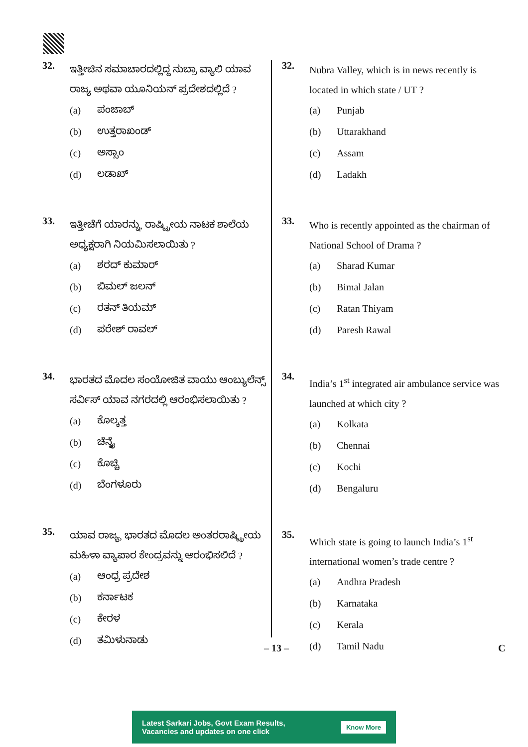32.
ಇತ್ತೀಚಿನ ಸಮಾಚಾರದಲ್ಲಿದ್ದ ನುಬ್ರಾ ವ್ಯಾಲಿ ಯಾವ ರಾಜ್ಯ ಅಥವಾ ಯೂನಿಯನ್ ಪ್ರದೇಶದಲ್ಲಿದೆ ?
(a) ಪಂಜಾಬ್
(b) ಉತ್ತರಾಖಂಡ್
(c) ಅಸ್ಸಾಂ
(d) ಲಡಾಖ್
33.
ಇತ್ತೀಚೆಗೆ ಯಾರನ್ನು, ರಾಷ್ಟ್ರೀಯ ನಾಟಕ ಶಾಲೆಯ ಅಧ್ಯಕ್ಷರಾಗಿ ನಿಯಮಿಸಲಾಯಿತು ?
(a) ಶರದ್ ಕುಮಾರ್
(b) ಬಿಮಲ್ ಜಲನ್
(c) ರತನ್ ತಿಯಮ್
(d) ಪರೇಶ್ ರಾವಲ್
34.
ಭಾರತದ ಮೊದಲ ಸಂಯೋಜಿತ ವಾಯು ಆಂಬ್ಯುಲೆನ್ಸ್ ಸರ್ವಿಸ್ ಯಾವ ನಗರದಲ್ಲಿ ಆರಂಭಿಸಲಾಯಿತು ?
(a) ಕೊಲ್ಕತ್ತ
(b) ಚೆನ್ನೈ
(c) ಕೊಚ್ಚಿ
(d) ಬೆಂಗಳೂರು
35.
ಯಾವ ರಾಜ್ಯ, ಭಾರತದ ಮೊದಲ ಅಂತರರಾಷ್ಟ್ರೀಯ ಮಹಿಳಾ ವ್ಯಾಪಾರ ಕೇಂದ್ರವನ್ನು ಆರಂಭಿಸಲಿದೆ ?
(a) ಆಂಧ್ರ ಪ್ರದೇಶ
(b) ಕರ್ನಾಟಕ
(c) ಕೇರಳ
(d) ತಮಿಳುನಾಡು
32.
Nubra Valley, which is in news recently is located in which state / UT ?
(a) Punjab
(b) Uttarakhand
(c) Assam
(d) Ladakh
33.
Who is recently appointed as the chairman of National School of Drama ?
(a) Sharad Kumar
(b) Bimal Jalan
(c) Ratan Thiyam
(d) Paresh Rawal
34.
India’s 1<sup>st</sup> integrated air ambulance service was launched at which city ?
(a) Kolkata
(b) Chennai
(c) Kochi
(d) Bengaluru
35.
Which state is going to launch India’s 1<sup>st</sup> international women’s trade centre ?
(a) Andhra Pradesh
(b) Karnataka
(c) Kerala
(d) Tamil Nadu
– 13 – C
Latest Sarkari Jobs, Govt Exam Results,
Vacancies and updates on one click
Know More